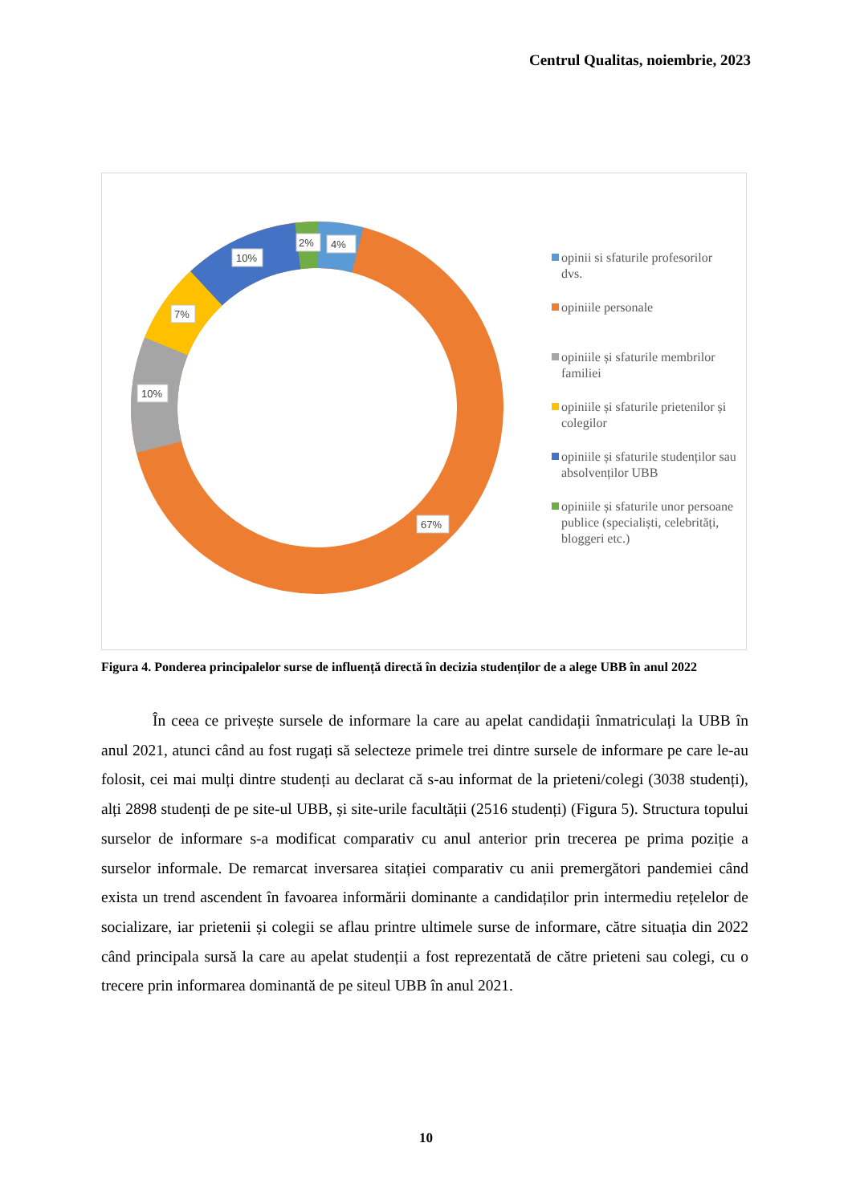Centrul Qualitas, noiembrie, 2023
4%
2%
10%
7%
10%
67%
opinii si sfaturile profesorilor dvs.
opiniile personale
opiniile și sfaturile membrilor familiei
opiniile și sfaturile prietenilor și colegilor
opiniile și sfaturile studenților sau absolvenților UBB
opiniile și sfaturile unor persoane publice (specialiști, celebrități, bloggeri etc.)
Figura 4. Ponderea principalelor surse de influență directă în decizia studenților de a alege UBB în anul 2022
În ceea ce privește sursele de informare la care au apelat candidații înmatriculați la UBB în anul 2021, atunci când au fost rugați să selecteze primele trei dintre sursele de informare pe care le-au folosit, cei mai mulți dintre studenți au declarat că s-au informat de la prieteni/colegi (3038 studenți), alți 2898 studenți de pe site-ul UBB, și site-urile facultății (2516 studenți) (Figura 5). Structura topului surselor de informare s-a modificat comparativ cu anul anterior prin trecerea pe prima poziție a surselor informale. De remarcat inversarea sitației comparativ cu anii premergători pandemiei când exista un trend ascendent în favoarea informării dominante a candidaților prin intermediu rețelelor de socializare, iar prietenii și colegii se aflau printre ultimele surse de informare, către situația din 2022 când principala sursă la care au apelat studenții a fost reprezentată de către prieteni sau colegi, cu o trecere prin informarea dominantă de pe siteul UBB în anul 2021.
10